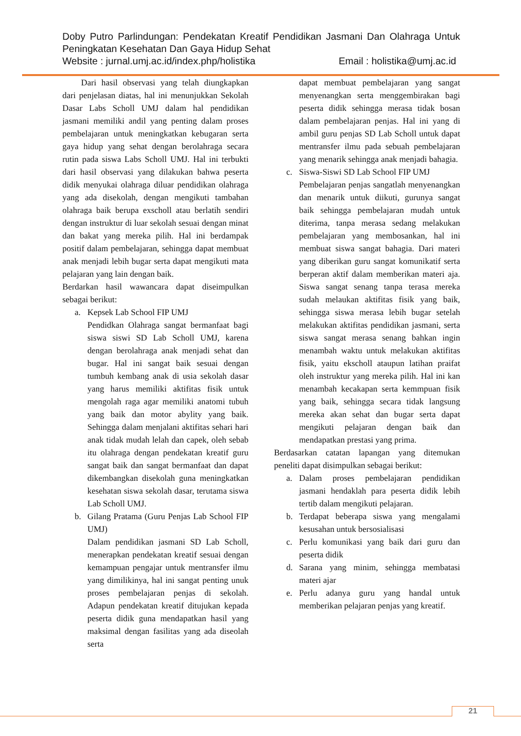Doby Putro Parlindungan: Pendekatan Kreatif Pendidikan Jasmani Dan Olahraga Untuk Peningkatan Kesehatan Dan Gaya Hidup Sehat
Website : jurnal.umj.ac.id/index.php/holistika Email : holistika@umj.ac.id
Dari hasil observasi yang telah diungkapkan dari penjelasan diatas, hal ini menunjukkan Sekolah Dasar Labs Scholl UMJ dalam hal pendidikan jasmani memiliki andil yang penting dalam proses pembelajaran untuk meningkatkan kebugaran serta gaya hidup yang sehat dengan berolahraga secara rutin pada siswa Labs Scholl UMJ. Hal ini terbukti dari hasil observasi yang dilakukan bahwa peserta didik menyukai olahraga diluar pendidikan olahraga yang ada disekolah, dengan mengikuti tambahan olahraga baik berupa exscholl atau berlatih sendiri dengan instruktur di luar sekolah sesuai dengan minat dan bakat yang mereka pilih. Hal ini berdampak positif dalam pembelajaran, sehingga dapat membuat anak menjadi lebih bugar serta dapat mengikuti mata pelajaran yang lain dengan baik.
Berdarkan hasil wawancara dapat diseimpulkan sebagai berikut:
a. Kepsek Lab School FIP UMJ
Pendidkan Olahraga sangat bermanfaat bagi siswa siswi SD Lab Scholl UMJ, karena dengan berolahraga anak menjadi sehat dan bugar. Hal ini sangat baik sesuai dengan tumbuh kembang anak di usia sekolah dasar yang harus memiliki aktifitas fisik untuk mengolah raga agar memiliki anatomi tubuh yang baik dan motor abylity yang baik. Sehingga dalam menjalani aktifitas sehari hari anak tidak mudah lelah dan capek, oleh sebab itu olahraga dengan pendekatan kreatif guru sangat baik dan sangat bermanfaat dan dapat dikembangkan disekolah guna meningkatkan kesehatan siswa sekolah dasar, terutama siswa Lab Scholl UMJ.
b. Gilang Pratama (Guru Penjas Lab School FIP UMJ)
Dalam pendidikan jasmani SD Lab Scholl, menerapkan pendekatan kreatif sesuai dengan kemampuan pengajar untuk mentransfer ilmu yang dimilikinya, hal ini sangat penting unuk proses pembelajaran penjas di sekolah. Adapun pendekatan kreatif ditujukan kepada peserta didik guna mendapatkan hasil yang maksimal dengan fasilitas yang ada diseolah serta
dapat membuat pembelajaran yang sangat menyenangkan serta menggembirakan bagi peserta didik sehingga merasa tidak bosan dalam pembelajaran penjas. Hal ini yang di ambil guru penjas SD Lab Scholl untuk dapat mentransfer ilmu pada sebuah pembelajaran yang menarik sehingga anak menjadi bahagia.
c. Siswa-Siswi SD Lab School FIP UMJ
Pembelajaran penjas sangatlah menyenangkan dan menarik untuk diikuti, gurunya sangat baik sehingga pembelajaran mudah untuk diterima, tanpa merasa sedang melakukan pembelajaran yang membosankan, hal ini membuat siswa sangat bahagia. Dari materi yang diberikan guru sangat komunikatif serta berperan aktif dalam memberikan materi aja. Siswa sangat senang tanpa terasa mereka sudah melaukan aktifitas fisik yang baik, sehingga siswa merasa lebih bugar setelah melakukan aktifitas pendidikan jasmani, serta siswa sangat merasa senang bahkan ingin menambah waktu untuk melakukan aktifitas fisik, yaitu ekscholl ataupun latihan praifat oleh instruktur yang mereka pilih. Hal ini kan menambah kecakapan serta kemmpuan fisik yang baik, sehingga secara tidak langsung mereka akan sehat dan bugar serta dapat mengikuti pelajaran dengan baik dan mendapatkan prestasi yang prima.
Berdasarkan catatan lapangan yang ditemukan peneliti dapat disimpulkan sebagai berikut:
a. Dalam proses pembelajaran pendidikan jasmani hendaklah para peserta didik lebih tertib dalam mengikuti pelajaran.
b. Terdapat beberapa siswa yang mengalami kesusahan untuk bersosialisasi
c. Perlu komunikasi yang baik dari guru dan peserta didik
d. Sarana yang minim, sehingga membatasi materi ajar
e. Perlu adanya guru yang handal untuk memberikan pelajaran penjas yang kreatif.
21